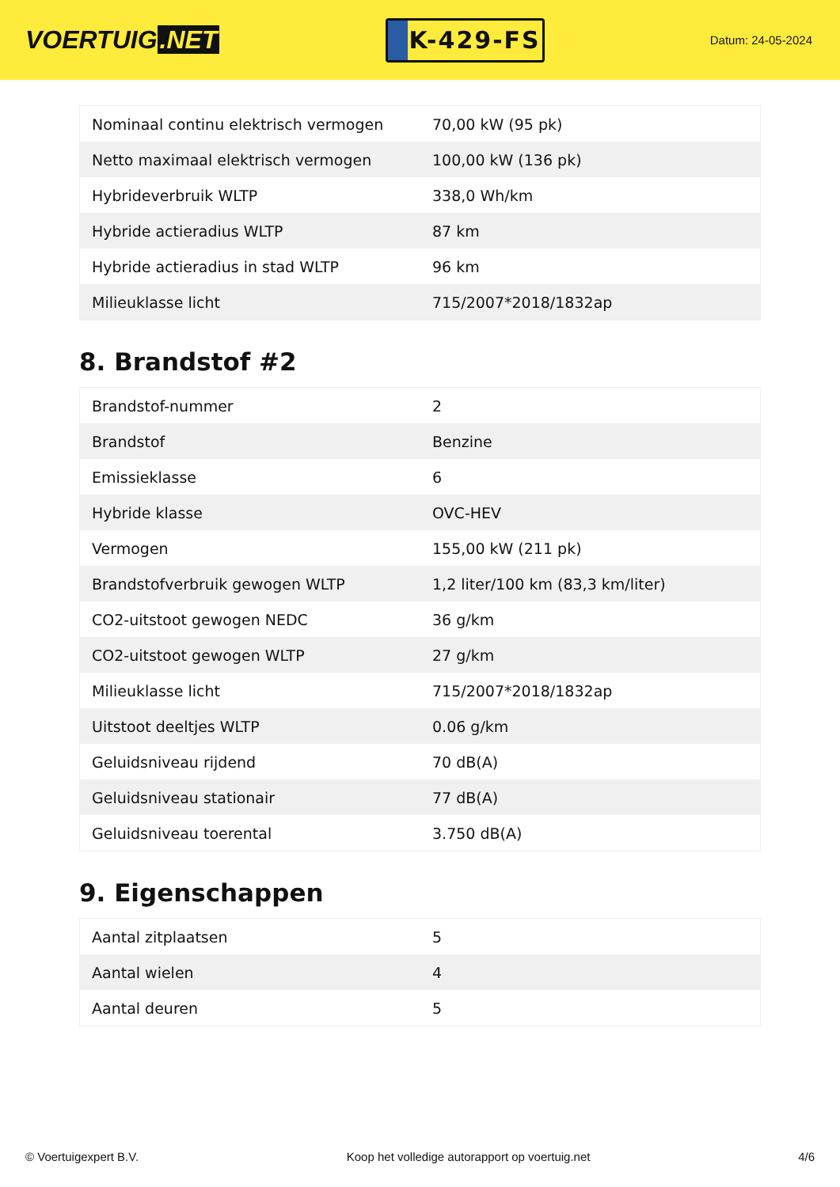VOERTUIG.NET
K-429-FS
Datum: 24-05-2024
| Nominaal continu elektrisch vermogen | 70,00 kW (95 pk) |
| Netto maximaal elektrisch vermogen | 100,00 kW (136 pk) |
| Hybrideverbruik WLTP | 338,0 Wh/km |
| Hybride actieradius WLTP | 87 km |
| Hybride actieradius in stad WLTP | 96 km |
| Milieuklasse licht | 715/2007*2018/1832ap |
8. Brandstof #2
| Brandstof-nummer | 2 |
| Brandstof | Benzine |
| Emissieklasse | 6 |
| Hybride klasse | OVC-HEV |
| Vermogen | 155,00 kW (211 pk) |
| Brandstofverbruik gewogen WLTP | 1,2 liter/100 km (83,3 km/liter) |
| CO2-uitstoot gewogen NEDC | 36 g/km |
| CO2-uitstoot gewogen WLTP | 27 g/km |
| Milieuklasse licht | 715/2007*2018/1832ap |
| Uitstoot deeltjes WLTP | 0.06 g/km |
| Geluidsniveau rijdend | 70 dB(A) |
| Geluidsniveau stationair | 77 dB(A) |
| Geluidsniveau toerental | 3.750 dB(A) |
9. Eigenschappen
| Aantal zitplaatsen | 5 |
| Aantal wielen | 4 |
| Aantal deuren | 5 |
© Voertuigexpert B.V. Koop het volledige autorapport op voertuig.net 4/6